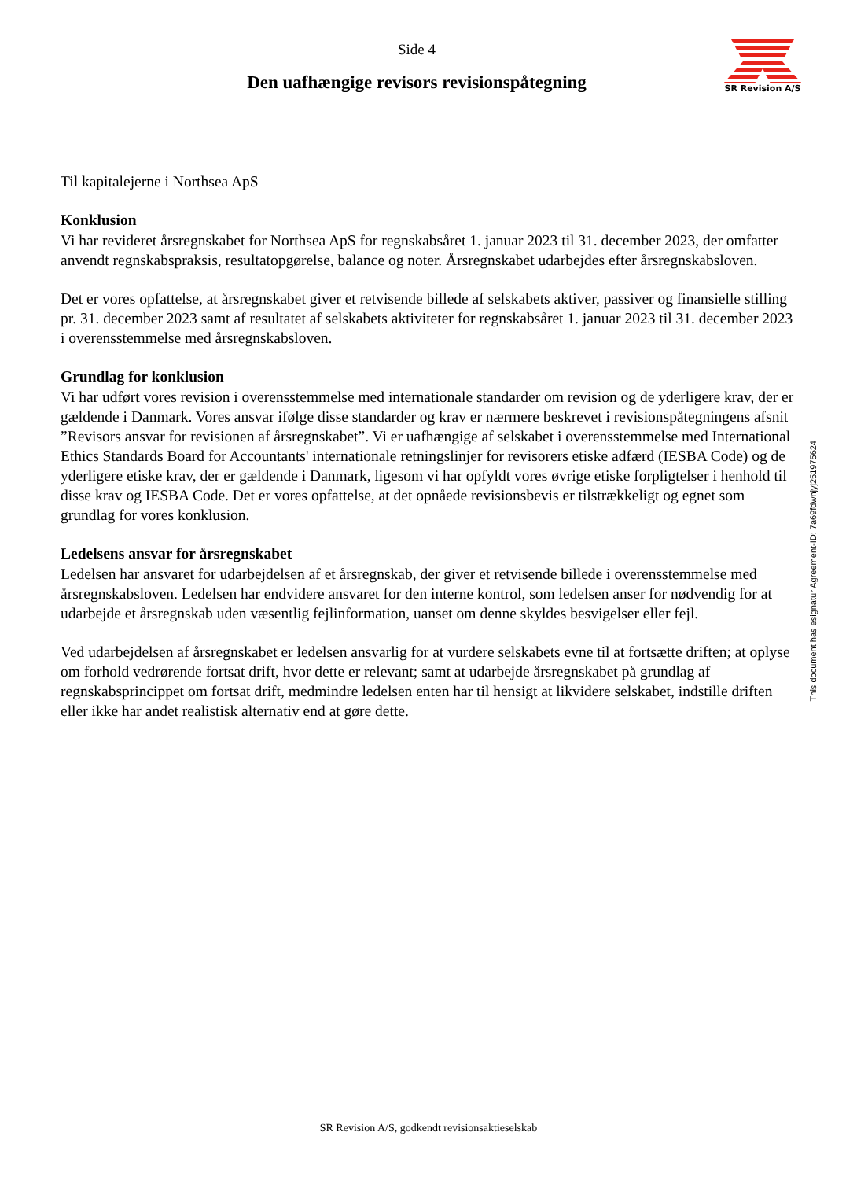Side 4
Den uafhængige revisors revisionspåtegning
SR Revision A/S
Til kapitalejerne i Northsea ApS
Konklusion
Vi har revideret årsregnskabet for Northsea ApS for regnskabsåret 1. januar 2023 til 31. december 2023, der omfatter anvendt regnskabspraksis, resultatopgørelse, balance og noter. Årsregnskabet udarbejdes efter årsregnskabsloven.
Det er vores opfattelse, at årsregnskabet giver et retvisende billede af selskabets aktiver, passiver og finansielle stilling pr. 31. december 2023 samt af resultatet af selskabets aktiviteter for regnskabsåret 1. januar 2023 til 31. december 2023 i overensstemmelse med årsregnskabsloven.
Grundlag for konklusion
Vi har udført vores revision i overensstemmelse med internationale standarder om revision og de yderligere krav, der er gældende i Danmark. Vores ansvar ifølge disse standarder og krav er nærmere beskrevet i revisionspåtegningens afsnit ”Revisors ansvar for revisionen af årsregnskabet”. Vi er uafhængige af selskabet i overensstemmelse med International Ethics Standards Board for Accountants' internationale retningslinjer for revisorers etiske adfærd (IESBA Code) og de yderligere etiske krav, der er gældende i Danmark, ligesom vi har opfyldt vores øvrige etiske forpligtelser i henhold til disse krav og IESBA Code. Det er vores opfattelse, at det opnåede revisionsbevis er tilstrækkeligt og egnet som grundlag for vores konklusion.
Ledelsens ansvar for årsregnskabet
Ledelsen har ansvaret for udarbejdelsen af et årsregnskab, der giver et retvisende billede i overensstemmelse med årsregnskabsloven. Ledelsen har endvidere ansvaret for den interne kontrol, som ledelsen anser for nødvendig for at udarbejde et årsregnskab uden væsentlig fejlinformation, uanset om denne skyldes besvigelser eller fejl.
Ved udarbejdelsen af årsregnskabet er ledelsen ansvarlig for at vurdere selskabets evne til at fortsætte driften; at oplyse om forhold vedrørende fortsat drift, hvor dette er relevant; samt at udarbejde årsregnskabet på grundlag af regnskabsprincippet om fortsat drift, medmindre ledelsen enten har til hensigt at likvidere selskabet, indstille driften eller ikke har andet realistisk alternativ end at gøre dette.
This document has esignatur Agreement-ID: 7a69fdwnjyj251975624
SR Revision A/S, godkendt revisionsaktieselskab